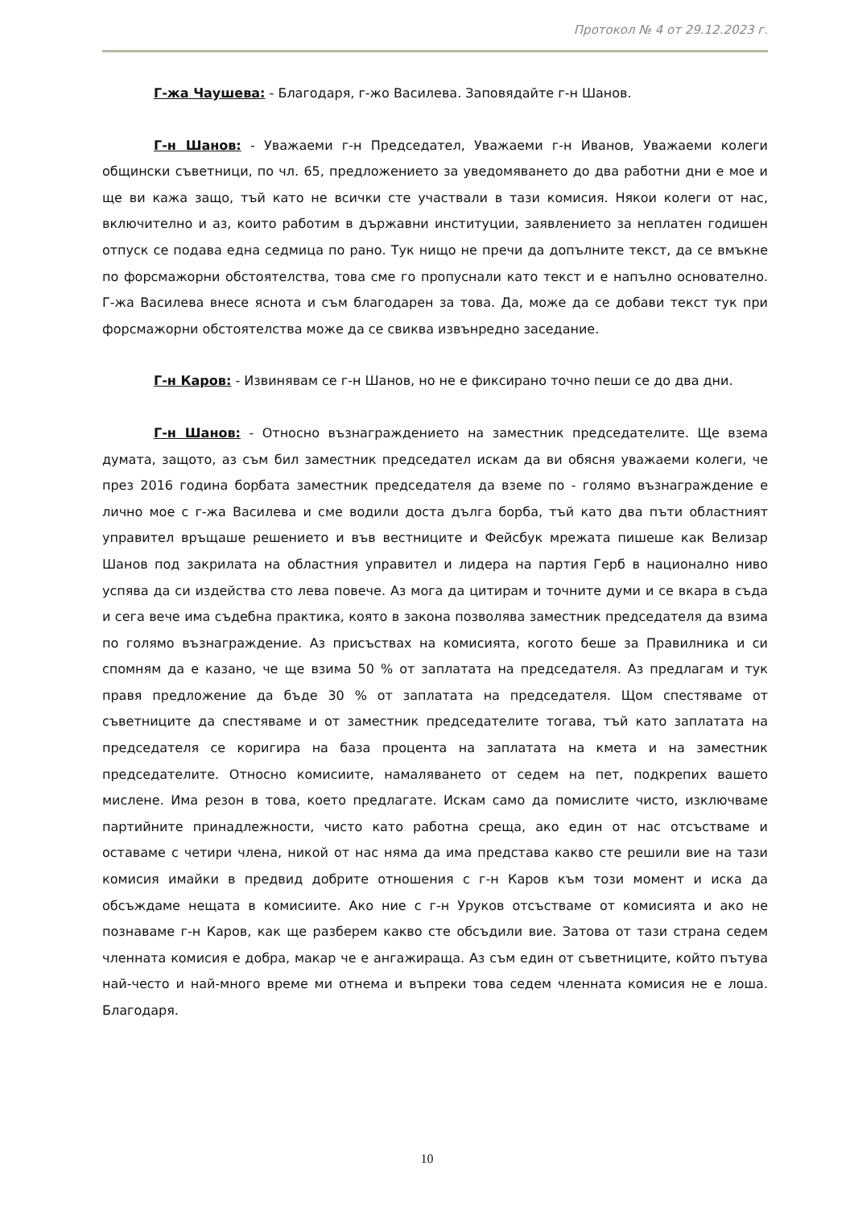Протокол № 4 от 29.12.2023 г.
Г-жа Чаушева: - Благодаря, г-жо Василева. Заповядайте г-н Шанов.
Г-н Шанов: - Уважаеми г-н Председател, Уважаеми г-н Иванов, Уважаеми колеги общински съветници, по чл. 65, предложението за уведомяването до два работни дни е мое и ще ви кажа защо, тъй като не всички сте участвали в тази комисия. Някои колеги от нас, включително и аз, които работим в държавни институции, заявлението за неплатен годишен отпуск се подава една седмица по рано. Тук нищо не пречи да допълните текст, да се вмъкне по форсмажорни обстоятелства, това сме го пропуснали като текст и е напълно основателно. Г-жа Василева внесе яснота и съм благодарен за това. Да, може да се добави текст тук при форсмажорни обстоятелства може да се свиква извънредно заседание.
Г-н Каров: - Извинявам се г-н Шанов, но не е фиксирано точно пеши се до два дни.
Г-н Шанов: - Относно възнаграждението на заместник председателите. Ще взема думата, защото, аз съм бил заместник председател искам да ви обясня уважаеми колеги, че през 2016 година борбата заместник председателя да вземе по - голямо възнаграждение е лично мое с г-жа Василева и сме водили доста дълга борба, тъй като два пъти областният управител връщаше решението и във вестниците и Фейсбук мрежата пишеше как Велизар Шанов под закрилата на областния управител и лидера на партия Герб в национално ниво успява да си издейства сто лева повече. Аз мога да цитирам и точните думи и се вкара в съда и сега вече има съдебна практика, която в закона позволява заместник председателя да взима по голямо възнаграждение. Аз присъствах на комисията, когото беше за Правилника и си спомням да е казано, че ще взима 50 % от заплатата на председателя. Аз предлагам и тук правя предложение да бъде 30 % от заплатата на председателя. Щом спестяваме от съветниците да спестяваме и от заместник председателите тогава, тъй като заплатата на председателя се коригира на база процента на заплатата на кмета и на заместник председателите. Относно комисиите, намаляването от седем на пет, подкрепих вашето мислене. Има резон в това, което предлагате. Искам само да помислите чисто, изключваме партийните принадлежности, чисто като работна среща, ако един от нас отсъстваме и оставаме с четири члена, никой от нас няма да има представа какво сте решили вие на тази комисия имайки в предвид добрите отношения с г-н Каров към този момент и иска да обсъждаме нещата в комисиите. Ако ние с г-н Уруков отсъстваме от комисията и ако не познаваме г-н Каров, как ще разберем какво сте обсъдили вие. Затова от тази страна седем членната комисия е добра, макар че е ангажираща. Аз съм един от съветниците, който пътува най-често и най-много време ми отнема и въпреки това седем членната комисия не е лоша. Благодаря.
10